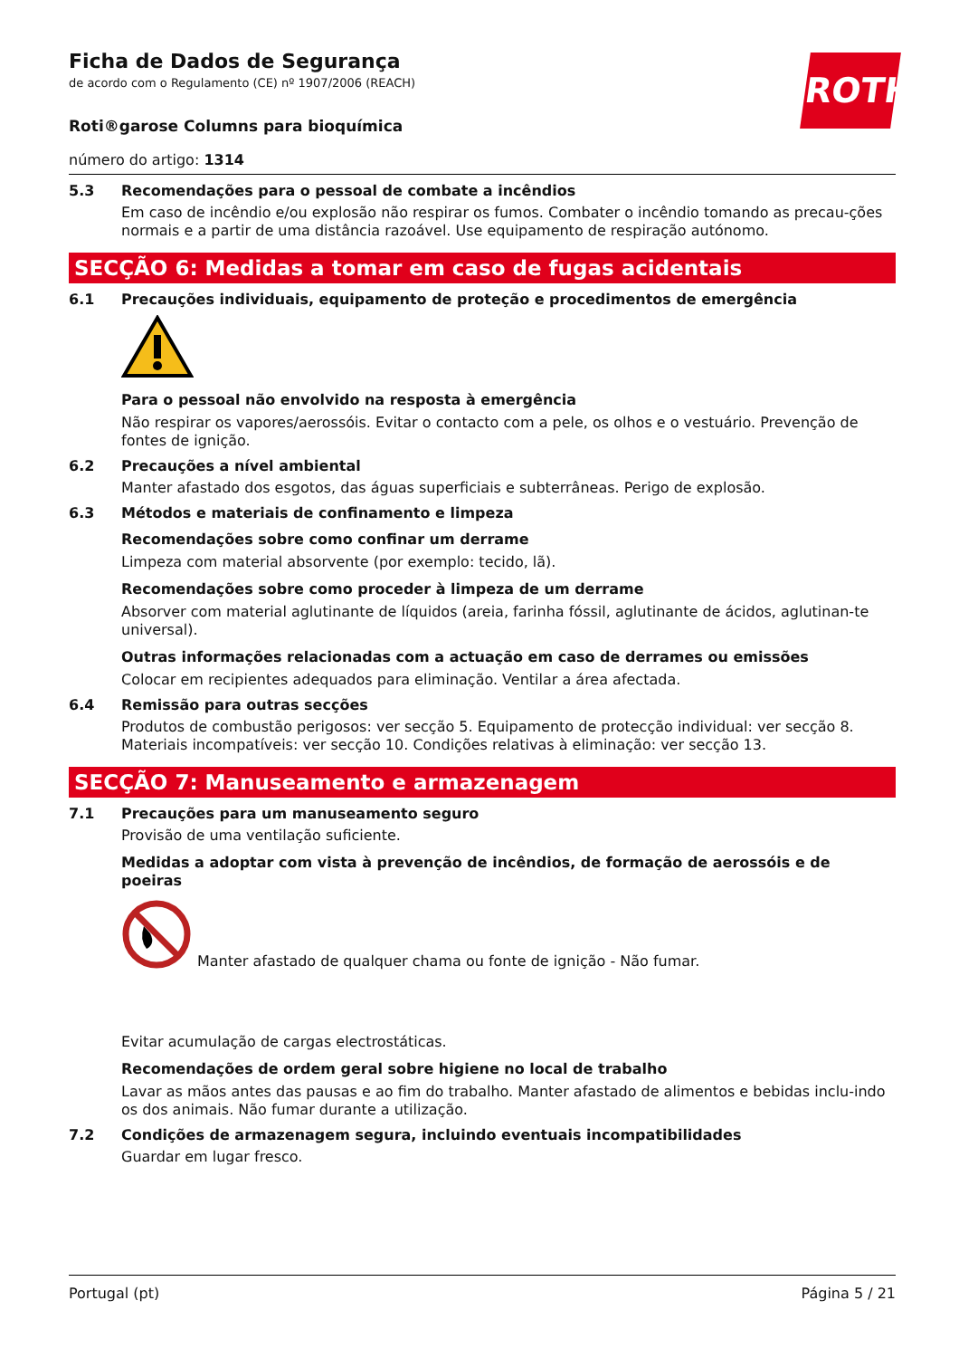ROTH
Ficha de Dados de Segurança
de acordo com o Regulamento (CE) nº 1907/2006 (REACH)
Roti®garose Columns para bioquímica
número do artigo: 1314
5.3 Recomendações para o pessoal de combate a incêndios
Em caso de incêndio e/ou explosão não respirar os fumos. Combater o incêndio tomando as precau-ções normais e a partir de uma distância razoável. Use equipamento de respiração autónomo.
SECÇÃO 6: Medidas a tomar em caso de fugas acidentais
6.1 Precauções individuais, equipamento de proteção e procedimentos de emergência
Para o pessoal não envolvido na resposta à emergência
Não respirar os vapores/aerossóis. Evitar o contacto com a pele, os olhos e o vestuário. Prevenção de fontes de ignição.
6.2 Precauções a nível ambiental
Manter afastado dos esgotos, das águas superficiais e subterrâneas. Perigo de explosão.
6.3 Métodos e materiais de confinamento e limpeza
Recomendações sobre como confinar um derrame
Limpeza com material absorvente (por exemplo: tecido, lã).
Recomendações sobre como proceder à limpeza de um derrame
Absorver com material aglutinante de líquidos (areia, farinha fóssil, aglutinante de ácidos, aglutinan-te universal).
Outras informações relacionadas com a actuação em caso de derrames ou emissões
Colocar em recipientes adequados para eliminação. Ventilar a área afectada.
6.4 Remissão para outras secções
Produtos de combustão perigosos: ver secção 5. Equipamento de protecção individual: ver secção 8. Materiais incompatíveis: ver secção 10. Condições relativas à eliminação: ver secção 13.
SECÇÃO 7: Manuseamento e armazenagem
7.1 Precauções para um manuseamento seguro
Provisão de uma ventilação suficiente.
Medidas a adoptar com vista à prevenção de incêndios, de formação de aerossóis e de poeiras
Manter afastado de qualquer chama ou fonte de ignição - Não fumar.
Evitar acumulação de cargas electrostáticas.
Recomendações de ordem geral sobre higiene no local de trabalho
Lavar as mãos antes das pausas e ao fim do trabalho. Manter afastado de alimentos e bebidas inclu-indo os dos animais. Não fumar durante a utilização.
7.2 Condições de armazenagem segura, incluindo eventuais incompatibilidades
Guardar em lugar fresco.
Portugal (pt) Página 5 / 21